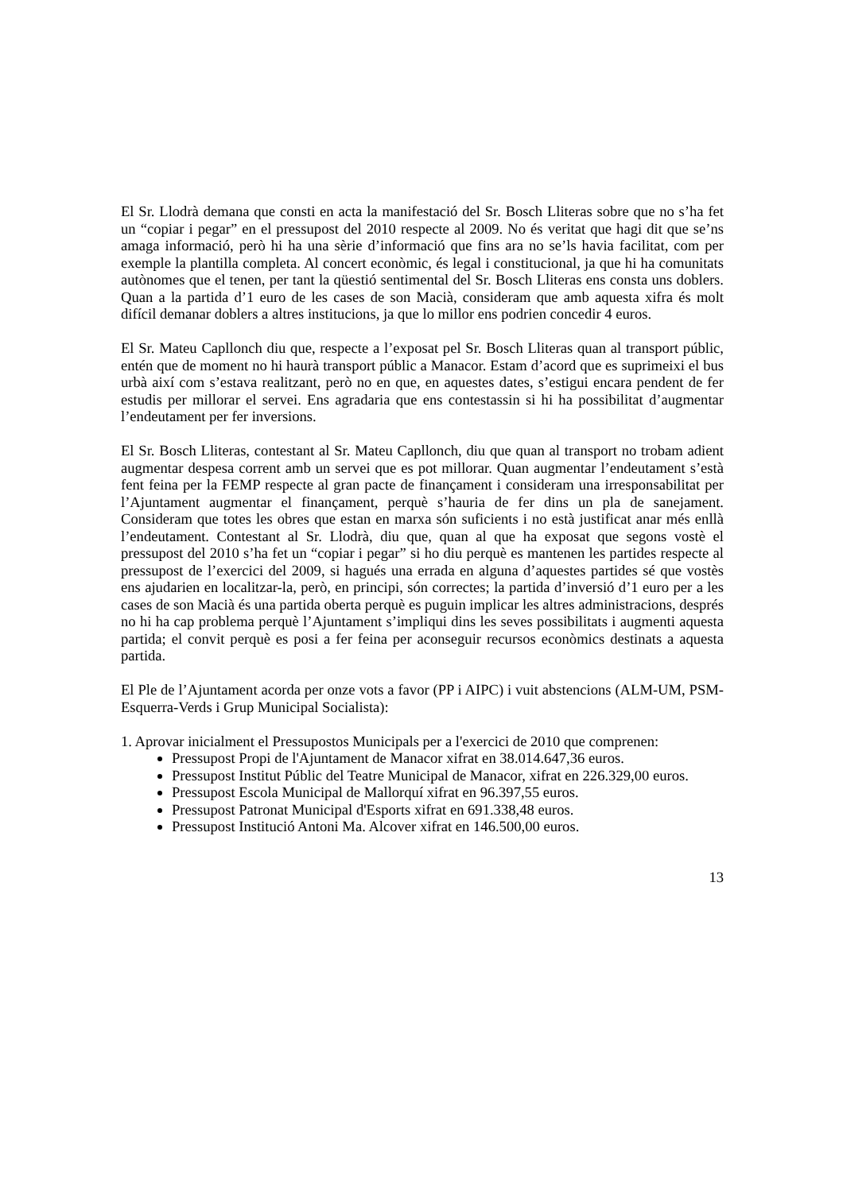El Sr. Llodrà demana que consti en acta la manifestació del Sr. Bosch Lliteras sobre que no s’ha fet un “copiar i pegar” en el pressupost del 2010 respecte al 2009. No és veritat que hagi dit que se’ns amaga informació, però hi ha una sèrie d’informació que fins ara no se’ls havia facilitat, com per exemple la plantilla completa. Al concert econòmic, és legal i constitucional, ja que hi ha comunitats autònomes que el tenen, per tant la qüestió sentimental del Sr. Bosch Lliteras ens consta uns doblers. Quan a la partida d’1 euro de les cases de son Macià, consideram que amb aquesta xifra és molt difícil demanar doblers a altres institucions, ja que lo millor ens podrien concedir 4 euros.
El Sr. Mateu Capllonch diu que, respecte a l’exposat pel Sr. Bosch Lliteras quan al transport públic, entén que de moment no hi haurà transport públic a Manacor. Estam d’acord que es suprimeixi el bus urbà així com s’estava realitzant, però no en que, en aquestes dates, s’estigui encara pendent de fer estudis per millorar el servei. Ens agradaria que ens contestassin si hi ha possibilitat d’augmentar l’endeutament per fer inversions.
El Sr. Bosch Lliteras, contestant al Sr. Mateu Capllonch, diu que quan al transport no trobam adient augmentar despesa corrent amb un servei que es pot millorar. Quan augmentar l’endeutament s’està fent feina per la FEMP respecte al gran pacte de finançament i consideram una irresponsabilitat per l’Ajuntament augmentar el finançament, perquè s’hauria de fer dins un pla de sanejament. Consideram que totes les obres que estan en marxa són suficients i no està justificat anar més enllà l’endeutament. Contestant al Sr. Llodrà, diu que, quan al que ha exposat que segons vostè el pressupost del 2010 s’ha fet un “copiar i pegar” si ho diu perquè es mantenen les partides respecte al pressupost de l’exercici del 2009, si hagués una errada en alguna d’aquestes partides sé que vostès ens ajudarien en localitzar-la, però, en principi, són correctes; la partida d’inversió d’1 euro per a les cases de son Macià és una partida oberta perquè es puguin implicar les altres administracions, després no hi ha cap problema perquè l’Ajuntament s’impliqui dins les seves possibilitats i augmenti aquesta partida; el convit perquè es posi a fer feina per aconseguir recursos econòmics destinats a aquesta partida.
El Ple de l’Ajuntament acorda per onze vots a favor (PP i AIPC) i vuit abstencions (ALM-UM, PSM-Esquerra-Verds i Grup Municipal Socialista):
1. Aprovar inicialment el Pressupostos Municipals per a l'exercici de 2010 que comprenen:
Pressupost Propi de l'Ajuntament de Manacor xifrat en 38.014.647,36 euros.
Pressupost Institut Públic del Teatre Municipal de Manacor, xifrat en 226.329,00 euros.
Pressupost Escola Municipal de Mallorquí xifrat en 96.397,55 euros.
Pressupost Patronat Municipal d'Esports xifrat en 691.338,48 euros.
Pressupost Institució Antoni Ma. Alcover xifrat en 146.500,00 euros.
13